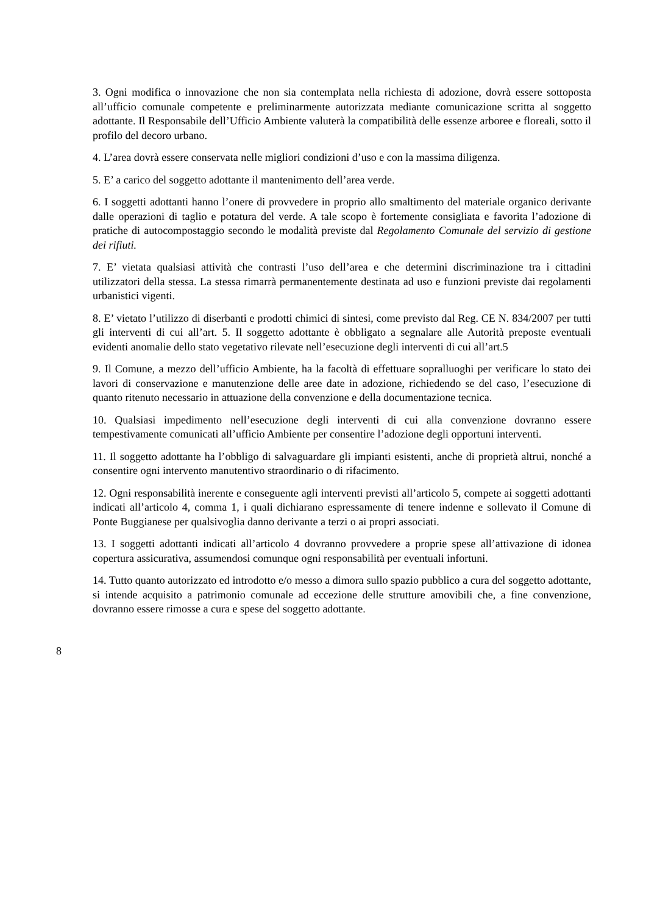3. Ogni modifica o innovazione che non sia contemplata nella richiesta di adozione, dovrà essere sottoposta all’ufficio comunale competente e preliminarmente autorizzata mediante comunicazione scritta al soggetto adottante. Il Responsabile dell’Ufficio Ambiente valuterà la compatibilità delle essenze arboree e floreali, sotto il profilo del decoro urbano.
4. L’area dovrà essere conservata nelle migliori condizioni d’uso e con la massima diligenza.
5. E’ a carico del soggetto adottante il mantenimento dell’area verde.
6. I soggetti adottanti hanno l’onere di provvedere in proprio allo smaltimento del materiale organico derivante dalle operazioni di taglio e potatura del verde. A tale scopo è fortemente consigliata e favorita l’adozione di pratiche di autocompostaggio secondo le modalità previste dal Regolamento Comunale del servizio di gestione dei rifiuti.
7. E’ vietata qualsiasi attività che contrasti l’uso dell’area e che determini discriminazione tra i cittadini utilizzatori della stessa. La stessa rimarrà permanentemente destinata ad uso e funzioni previste dai regolamenti urbanistici vigenti.
8. E’ vietato l’utilizzo di diserbanti e prodotti chimici di sintesi, come previsto dal Reg. CE N. 834/2007 per tutti gli interventi di cui all’art. 5. Il soggetto adottante è obbligato a segnalare alle Autorità preposte eventuali evidenti anomalie dello stato vegetativo rilevate nell’esecuzione degli interventi di cui all’art.5
9. Il Comune, a mezzo dell’ufficio Ambiente, ha la facoltà di effettuare sopralluoghi per verificare lo stato dei lavori di conservazione e manutenzione delle aree date in adozione, richiedendo se del caso, l’esecuzione di quanto ritenuto necessario in attuazione della convenzione e della documentazione tecnica.
10. Qualsiasi impedimento nell’esecuzione degli interventi di cui alla convenzione dovranno essere tempestivamente comunicati all’ufficio Ambiente per consentire l’adozione degli opportuni interventi.
11. Il soggetto adottante ha l’obbligo di salvaguardare gli impianti esistenti, anche di proprietà altrui, nonché a consentire ogni intervento manutentivo straordinario o di rifacimento.
12. Ogni responsabilità inerente e conseguente agli interventi previsti all’articolo 5, compete ai soggetti adottanti indicati all’articolo 4, comma 1, i quali dichiarano espressamente di tenere indenne e sollevato il Comune di Ponte Buggianese per qualsivoglia danno derivante a terzi o ai propri associati.
13. I soggetti adottanti indicati all’articolo 4 dovranno provvedere a proprie spese all’attivazione di idonea copertura assicurativa, assumendosi comunque ogni responsabilità per eventuali infortuni.
14. Tutto quanto autorizzato ed introdotto e/o messo a dimora sullo spazio pubblico a cura del soggetto adottante, si intende acquisito a patrimonio comunale ad eccezione delle strutture amovibili che, a fine convenzione, dovranno essere rimosse a cura e spese del soggetto adottante.
8